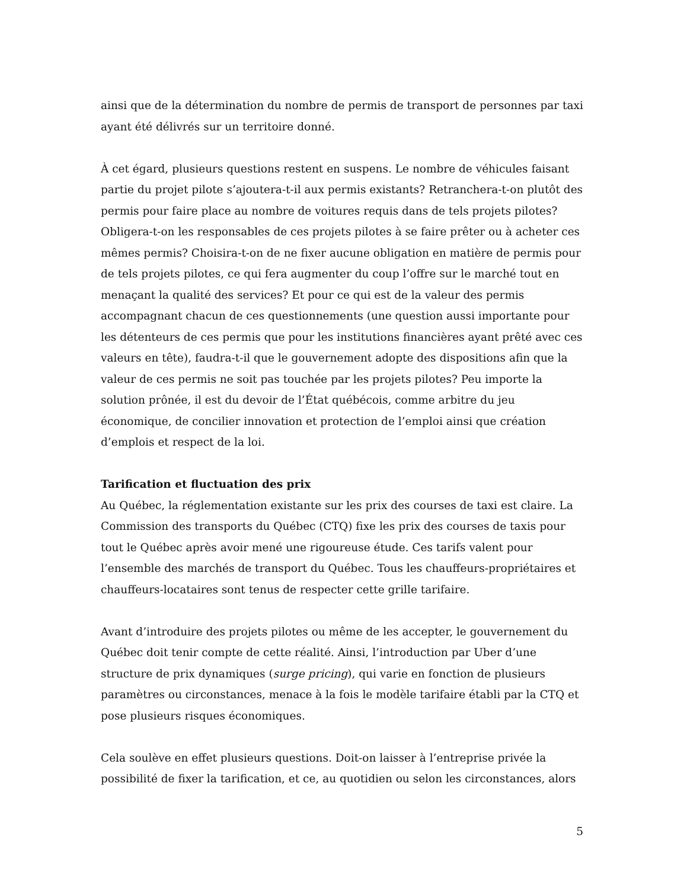ainsi que de la détermination du nombre de permis de transport de personnes par taxi ayant été délivrés sur un territoire donné.
À cet égard, plusieurs questions restent en suspens. Le nombre de véhicules faisant partie du projet pilote s’ajoutera-t-il aux permis existants? Retranchera-t-on plutôt des permis pour faire place au nombre de voitures requis dans de tels projets pilotes? Obligera-t-on les responsables de ces projets pilotes à se faire prêter ou à acheter ces mêmes permis? Choisira-t-on de ne fixer aucune obligation en matière de permis pour de tels projets pilotes, ce qui fera augmenter du coup l’offre sur le marché tout en menaçant la qualité des services? Et pour ce qui est de la valeur des permis accompagnant chacun de ces questionnements (une question aussi importante pour les détenteurs de ces permis que pour les institutions financières ayant prêté avec ces valeurs en tête), faudra-t-il que le gouvernement adopte des dispositions afin que la valeur de ces permis ne soit pas touchée par les projets pilotes? Peu importe la solution prônée, il est du devoir de l’État québécois, comme arbitre du jeu économique, de concilier innovation et protection de l’emploi ainsi que création d’emplois et respect de la loi.
Tarification et fluctuation des prix
Au Québec, la réglementation existante sur les prix des courses de taxi est claire. La Commission des transports du Québec (CTQ) fixe les prix des courses de taxis pour tout le Québec après avoir mené une rigoureuse étude. Ces tarifs valent pour l’ensemble des marchés de transport du Québec. Tous les chauffeurs-propriétaires et chauffeurs-locataires sont tenus de respecter cette grille tarifaire.
Avant d’introduire des projets pilotes ou même de les accepter, le gouvernement du Québec doit tenir compte de cette réalité. Ainsi, l’introduction par Uber d’une structure de prix dynamiques (surge pricing), qui varie en fonction de plusieurs paramètres ou circonstances, menace à la fois le modèle tarifaire établi par la CTQ et pose plusieurs risques économiques.
Cela soulève en effet plusieurs questions. Doit-on laisser à l’entreprise privée la possibilité de fixer la tarification, et ce, au quotidien ou selon les circonstances, alors
5